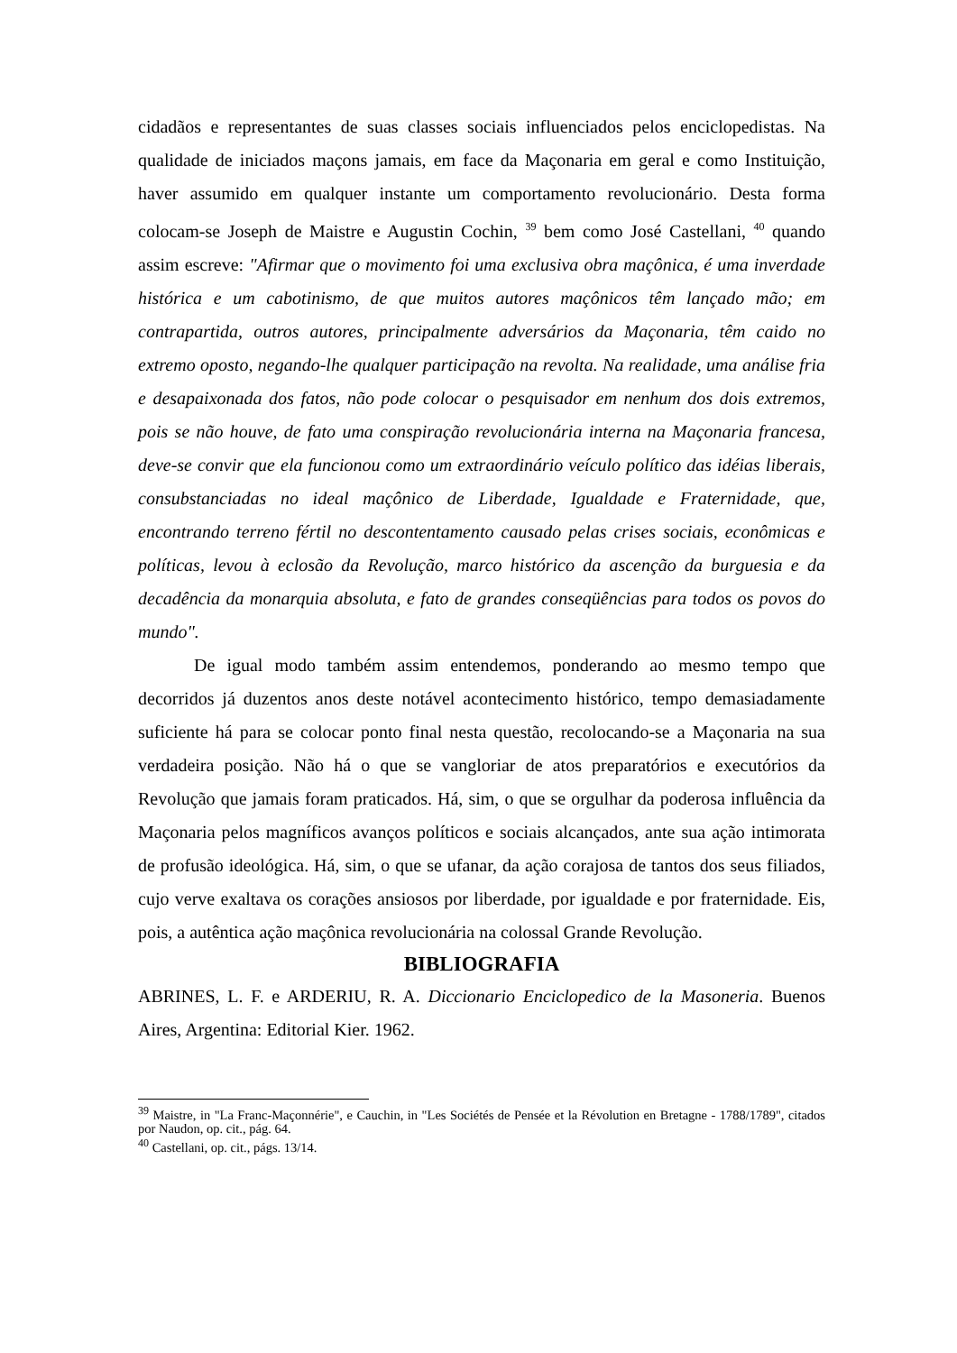cidadãos e representantes de suas classes sociais influenciados pelos enciclopedistas. Na qualidade de iniciados maçons jamais, em face da Maçonaria em geral e como Instituição, haver assumido em qualquer instante um comportamento revolucionário. Desta forma colocam-se Joseph de Maistre e Augustin Cochin, <sup>39</sup> bem como José Castellani, <sup>40</sup> quando assim escreve: "Afirmar que o movimento foi uma exclusiva obra maçônica, é uma inverdade histórica e um cabotinismo, de que muitos autores maçônicos têm lançado mão; em contrapartida, outros autores, principalmente adversários da Maçonaria, têm caido no extremo oposto, negando-lhe qualquer participação na revolta. Na realidade, uma análise fria e desapaixonada dos fatos, não pode colocar o pesquisador em nenhum dos dois extremos, pois se não houve, de fato uma conspiração revolucionária interna na Maçonaria francesa, deve-se convir que ela funcionou como um extraordinário veículo político das idéias liberais, consubstanciadas no ideal maçônico de Liberdade, Igualdade e Fraternidade, que, encontrando terreno fértil no descontentamento causado pelas crises sociais, econômicas e políticas, levou à eclosão da Revolução, marco histórico da ascenção da burguesia e da decadência da monarquia absoluta, e fato de grandes conseqüências para todos os povos do mundo".
De igual modo também assim entendemos, ponderando ao mesmo tempo que decorridos já duzentos anos deste notável acontecimento histórico, tempo demasiadamente suficiente há para se colocar ponto final nesta questão, recolocando-se a Maçonaria na sua verdadeira posição. Não há o que se vangloriar de atos preparatórios e executórios da Revolução que jamais foram praticados. Há, sim, o que se orgulhar da poderosa influência da Maçonaria pelos magníficos avanços políticos e sociais alcançados, ante sua ação intimorata de profusão ideológica. Há, sim, o que se ufanar, da ação corajosa de tantos dos seus filiados, cujo verve exaltava os corações ansiosos por liberdade, por igualdade e por fraternidade. Eis, pois, a autêntica ação maçônica revolucionária na colossal Grande Revolução.
BIBLIOGRAFIA
ABRINES, L. F. e ARDERIU, R. A. Diccionario Enciclopedico de la Masoneria. Buenos Aires, Argentina: Editorial Kier. 1962.
<sup>39</sup> Maistre, in "La Franc-Maçonnérie", e Cauchin, in "Les Sociétés de Pensée et la Révolution en Bretagne - 1788/1789", citados por Naudon, op. cit., pág. 64.
<sup>40</sup> Castellani, op. cit., págs. 13/14.